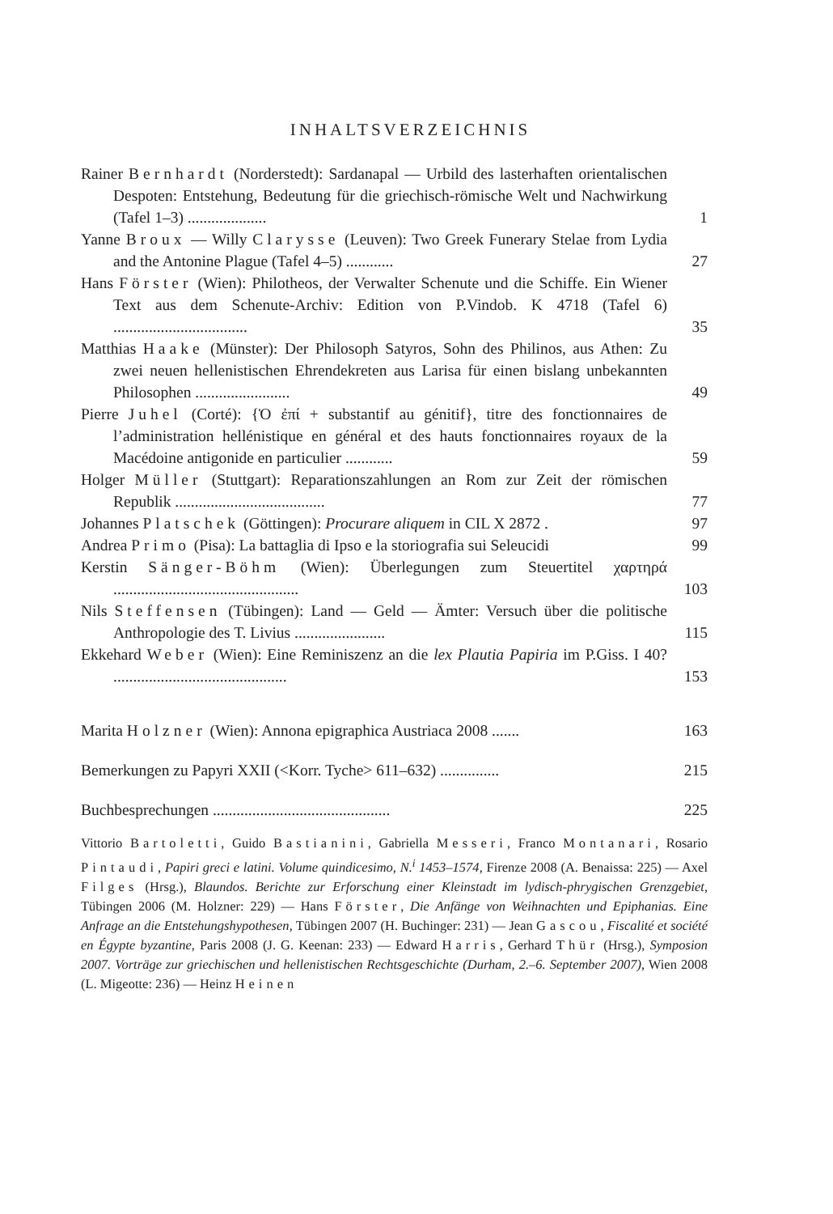INHALTSVERZEICHNIS
Rainer Bernhardt (Norderstedt): Sardanapal — Urbild des lasterhaften orientalischen Despoten: Entstehung, Bedeutung für die griechisch-römische Welt und Nachwirkung (Tafel 1–3) ....................
1
Yanne Broux — Willy Clarysse (Leuven): Two Greek Funerary Stelae from Lydia and the Antonine Plague (Tafel 4–5) ............
27
Hans Förster (Wien): Philotheos, der Verwalter Schenute und die Schiffe. Ein Wiener Text aus dem Schenute-Archiv: Edition von P.Vindob. K 4718 (Tafel 6) ..................................
35
Matthias Haake (Münster): Der Philosoph Satyros, Sohn des Philinos, aus Athen: Zu zwei neuen hellenistischen Ehrendekreten aus Larisa für einen bislang unbekannten Philosophen ........................
49
Pierre Juhel (Corté): {Ὁ ἐπί + substantif au génitif}, titre des fonctionnaires de l’administration hellénistique en général et des hauts fonctionnaires royaux de la Macédoine antigonide en particulier ............
59
Holger Müller (Stuttgart): Reparationszahlungen an Rom zur Zeit der römischen Republik ......................................
77
Johannes Platschek (Göttingen): Procurare aliquem in CIL X 2872 .
97
Andrea Primo (Pisa): La battaglia di Ipso e la storiografia sui Seleucidi
99
Kerstin Sänger-Böhm (Wien): Überlegungen zum Steuertitel χαρτηρά ...............................................
103
Nils Steffensen (Tübingen): Land — Geld — Ämter: Versuch über die politische Anthropologie des T. Livius .......................
115
Ekkehard Weber (Wien): Eine Reminiszenz an die lex Plautia Papiria im P.Giss. I 40? ............................................
153
Marita Holzner (Wien): Annona epigraphica Austriaca 2008 .......
163
Bemerkungen zu Papyri XXII (<Korr. Tyche> 611–632) ...............
215
Buchbesprechungen .............................................
225
Vittorio Bartoletti, Guido Bastianini, Gabriella Messeri, Franco Montanari, Rosario Pintaudi, Papiri greci e latini. Volume quindicesimo, N.<sup>i</sup> 1453–1574, Firenze 2008 (A. Benaissa: 225) — Axel Filges (Hrsg.), Blaundos. Berichte zur Erforschung einer Kleinstadt im lydisch-phrygischen Grenzgebiet, Tübingen 2006 (M. Holzner: 229) — Hans Förster, Die Anfänge von Weihnachten und Epiphanias. Eine Anfrage an die Entstehungshypothesen, Tübingen 2007 (H. Buchinger: 231) — Jean Gascou, Fiscalité et société en Égypte byzantine, Paris 2008 (J. G. Keenan: 233) — Edward Harris, Gerhard Thür (Hrsg.), Symposion 2007. Vorträge zur griechischen und hellenistischen Rechtsgeschichte (Durham, 2.–6. September 2007), Wien 2008 (L. Migeotte: 236) — Heinz Heinen